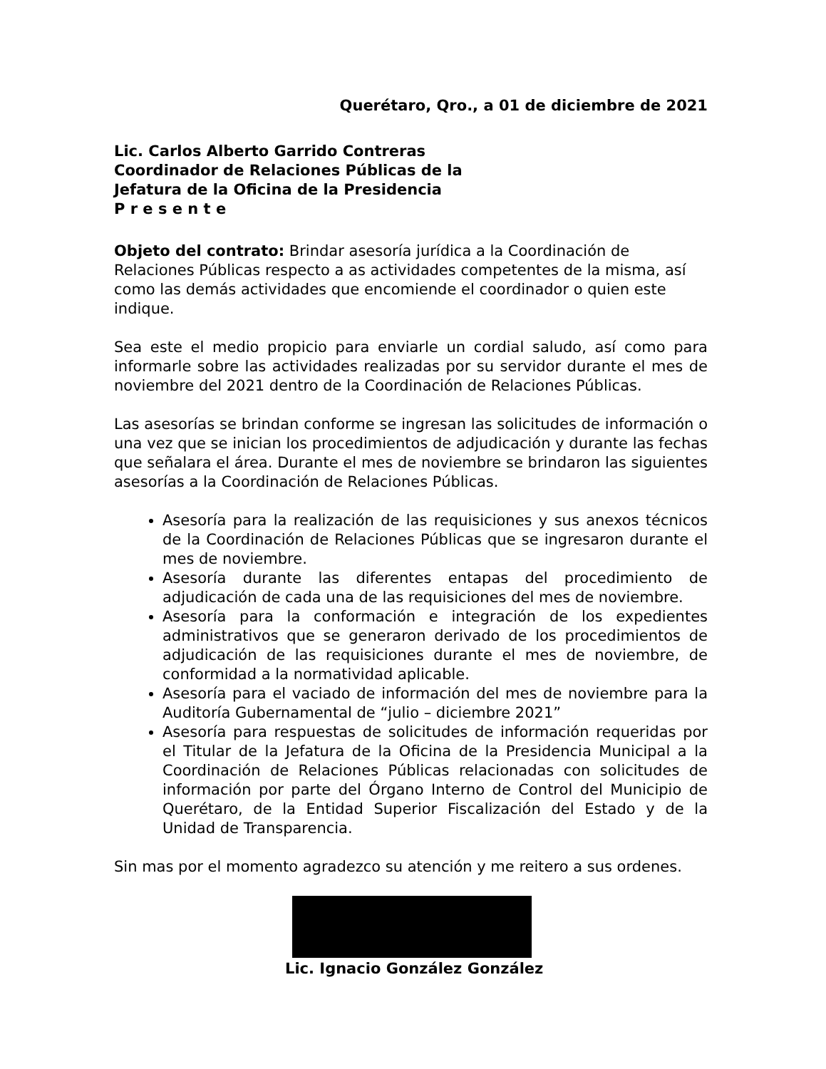Querétaro, Qro., a 01 de diciembre de 2021
Lic. Carlos Alberto Garrido Contreras
Coordinador de Relaciones Públicas de la
Jefatura de la Oficina de la Presidencia
P r e s e n t e
Objeto del contrato: Brindar asesoría jurídica a la Coordinación de Relaciones Públicas respecto a as actividades competentes de la misma, así como las demás actividades que encomiende el coordinador o quien este indique.
Sea este el medio propicio para enviarle un cordial saludo, así como para informarle sobre las actividades realizadas por su servidor durante el mes de noviembre del 2021 dentro de la Coordinación de Relaciones Públicas.
Las asesorías se brindan conforme se ingresan las solicitudes de información o una vez que se inician los procedimientos de adjudicación y durante las fechas que señalara el área. Durante el mes de noviembre se brindaron las siguientes asesorías a la Coordinación de Relaciones Públicas.
Asesoría para la realización de las requisiciones y sus anexos técnicos de la Coordinación de Relaciones Públicas que se ingresaron durante el mes de noviembre.
Asesoría durante las diferentes entapas del procedimiento de adjudicación de cada una de las requisiciones del mes de noviembre.
Asesoría para la conformación e integración de los expedientes administrativos que se generaron derivado de los procedimientos de adjudicación de las requisiciones durante el mes de noviembre, de conformidad a la normatividad aplicable.
Asesoría para el vaciado de información del mes de noviembre para la Auditoría Gubernamental de “julio – diciembre 2021”
Asesoría para respuestas de solicitudes de información requeridas por el Titular de la Jefatura de la Oficina de la Presidencia Municipal a la Coordinación de Relaciones Públicas relacionadas con solicitudes de información por parte del Órgano Interno de Control del Municipio de Querétaro, de la Entidad Superior Fiscalización del Estado y de la Unidad de Transparencia.
Sin mas por el momento agradezco su atención y me reitero a sus ordenes.
Lic. Ignacio González González